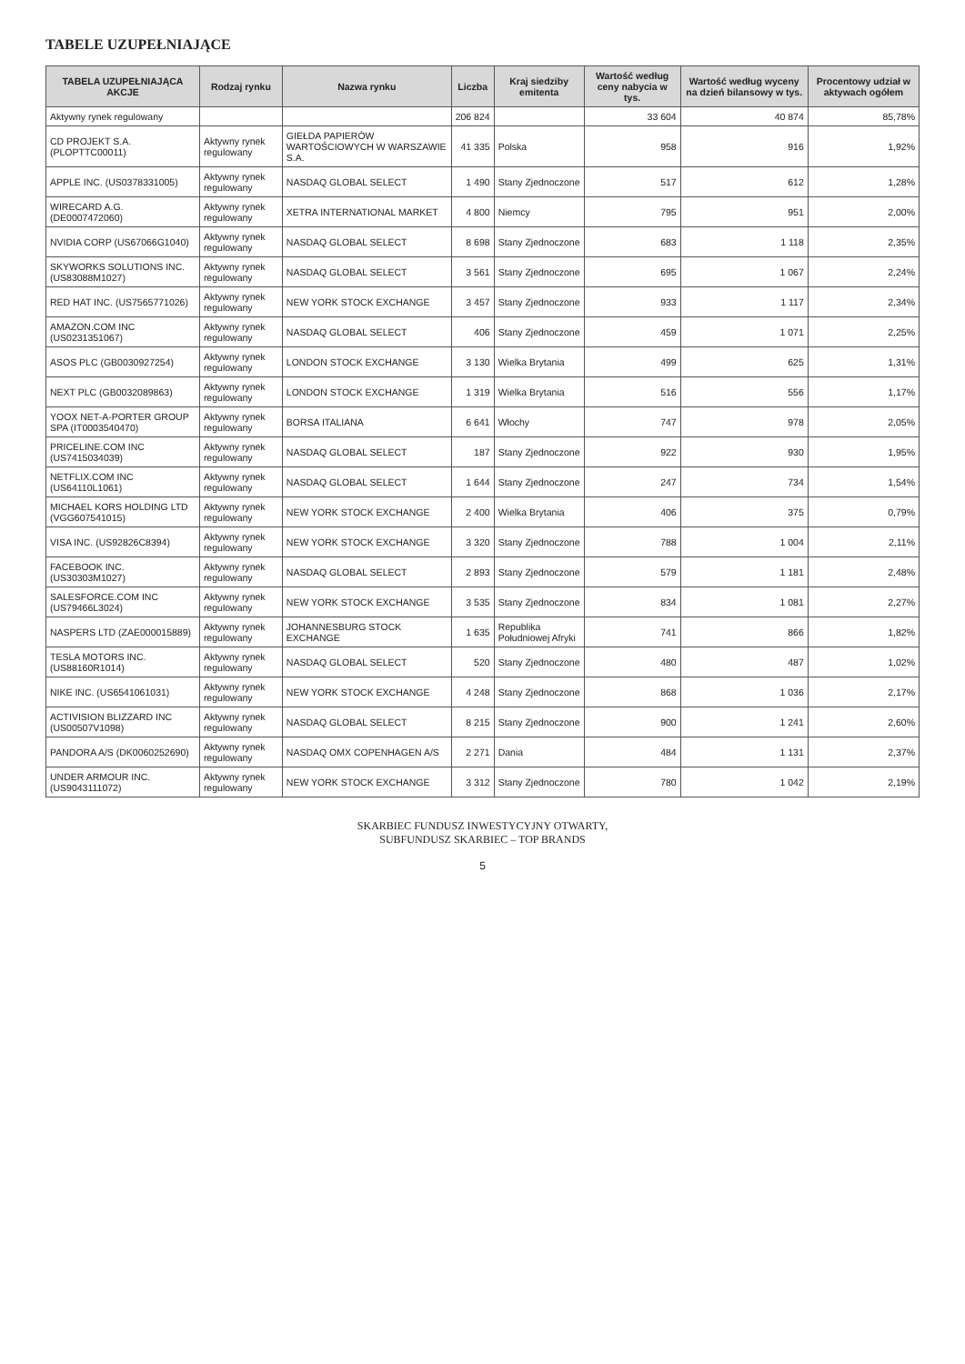TABELE UZUPEŁNIAJĄCE
| TABELA UZUPEŁNIAJĄCA AKCJE | Rodzaj rynku | Nazwa rynku | Liczba | Kraj siedziby emitenta | Wartość według ceny nabycia w tys. | Wartość według wyceny na dzień bilansowy w tys. | Procentowy udział w aktywach ogółem |
| --- | --- | --- | --- | --- | --- | --- | --- |
| Aktywny rynek regulowany | | | 206 824 | | 33 604 | 40 874 | 85,78% |
| CD PROJEKT S.A. (PLOPTTC00011) | Aktywny rynek regulowany | GIEŁDA PAPIERÓW WARTOŚCIOWYCH W WARSZAWIE S.A. | 41 335 | Polska | 958 | 916 | 1,92% |
| APPLE INC. (US0378331005) | Aktywny rynek regulowany | NASDAQ GLOBAL SELECT | 1 490 | Stany Zjednoczone | 517 | 612 | 1,28% |
| WIRECARD A.G. (DE0007472060) | Aktywny rynek regulowany | XETRA INTERNATIONAL MARKET | 4 800 | Niemcy | 795 | 951 | 2,00% |
| NVIDIA CORP (US67066G1040) | Aktywny rynek regulowany | NASDAQ GLOBAL SELECT | 8 698 | Stany Zjednoczone | 683 | 1 118 | 2,35% |
| SKYWORKS SOLUTIONS INC. (US83088M1027) | Aktywny rynek regulowany | NASDAQ GLOBAL SELECT | 3 561 | Stany Zjednoczone | 695 | 1 067 | 2,24% |
| RED HAT INC. (US7565771026) | Aktywny rynek regulowany | NEW YORK STOCK EXCHANGE | 3 457 | Stany Zjednoczone | 933 | 1 117 | 2,34% |
| AMAZON.COM INC (US0231351067) | Aktywny rynek regulowany | NASDAQ GLOBAL SELECT | 406 | Stany Zjednoczone | 459 | 1 071 | 2,25% |
| ASOS PLC (GB0030927254) | Aktywny rynek regulowany | LONDON STOCK EXCHANGE | 3 130 | Wielka Brytania | 499 | 625 | 1,31% |
| NEXT PLC (GB0032089863) | Aktywny rynek regulowany | LONDON STOCK EXCHANGE | 1 319 | Wielka Brytania | 516 | 556 | 1,17% |
| YOOX NET-A-PORTER GROUP SPA (IT0003540470) | Aktywny rynek regulowany | BORSA ITALIANA | 6 641 | Włochy | 747 | 978 | 2,05% |
| PRICELINE.COM INC (US7415034039) | Aktywny rynek regulowany | NASDAQ GLOBAL SELECT | 187 | Stany Zjednoczone | 922 | 930 | 1,95% |
| NETFLIX.COM INC (US64110L1061) | Aktywny rynek regulowany | NASDAQ GLOBAL SELECT | 1 644 | Stany Zjednoczone | 247 | 734 | 1,54% |
| MICHAEL KORS HOLDING LTD (VGG607541015) | Aktywny rynek regulowany | NEW YORK STOCK EXCHANGE | 2 400 | Wielka Brytania | 406 | 375 | 0,79% |
| VISA INC. (US92826C8394) | Aktywny rynek regulowany | NEW YORK STOCK EXCHANGE | 3 320 | Stany Zjednoczone | 788 | 1 004 | 2,11% |
| FACEBOOK INC. (US30303M1027) | Aktywny rynek regulowany | NASDAQ GLOBAL SELECT | 2 893 | Stany Zjednoczone | 579 | 1 181 | 2,48% |
| SALESFORCE.COM INC (US79466L3024) | Aktywny rynek regulowany | NEW YORK STOCK EXCHANGE | 3 535 | Stany Zjednoczone | 834 | 1 081 | 2,27% |
| NASPERS LTD (ZAE000015889) | Aktywny rynek regulowany | JOHANNESBURG STOCK EXCHANGE | 1 635 | Republika Południowej Afryki | 741 | 866 | 1,82% |
| TESLA MOTORS INC. (US88160R1014) | Aktywny rynek regulowany | NASDAQ GLOBAL SELECT | 520 | Stany Zjednoczone | 480 | 487 | 1,02% |
| NIKE INC. (US6541061031) | Aktywny rynek regulowany | NEW YORK STOCK EXCHANGE | 4 248 | Stany Zjednoczone | 868 | 1 036 | 2,17% |
| ACTIVISION BLIZZARD INC (US00507V1098) | Aktywny rynek regulowany | NASDAQ GLOBAL SELECT | 8 215 | Stany Zjednoczone | 900 | 1 241 | 2,60% |
| PANDORA A/S (DK0060252690) | Aktywny rynek regulowany | NASDAQ OMX COPENHAGEN A/S | 2 271 | Dania | 484 | 1 131 | 2,37% |
| UNDER ARMOUR INC. (US9043111072) | Aktywny rynek regulowany | NEW YORK STOCK EXCHANGE | 3 312 | Stany Zjednoczone | 780 | 1 042 | 2,19% |
SKARBIEC FUNDUSZ INWESTYCYJNY OTWARTY,
SUBFUNDUSZ SKARBIEC – TOP BRANDS
5